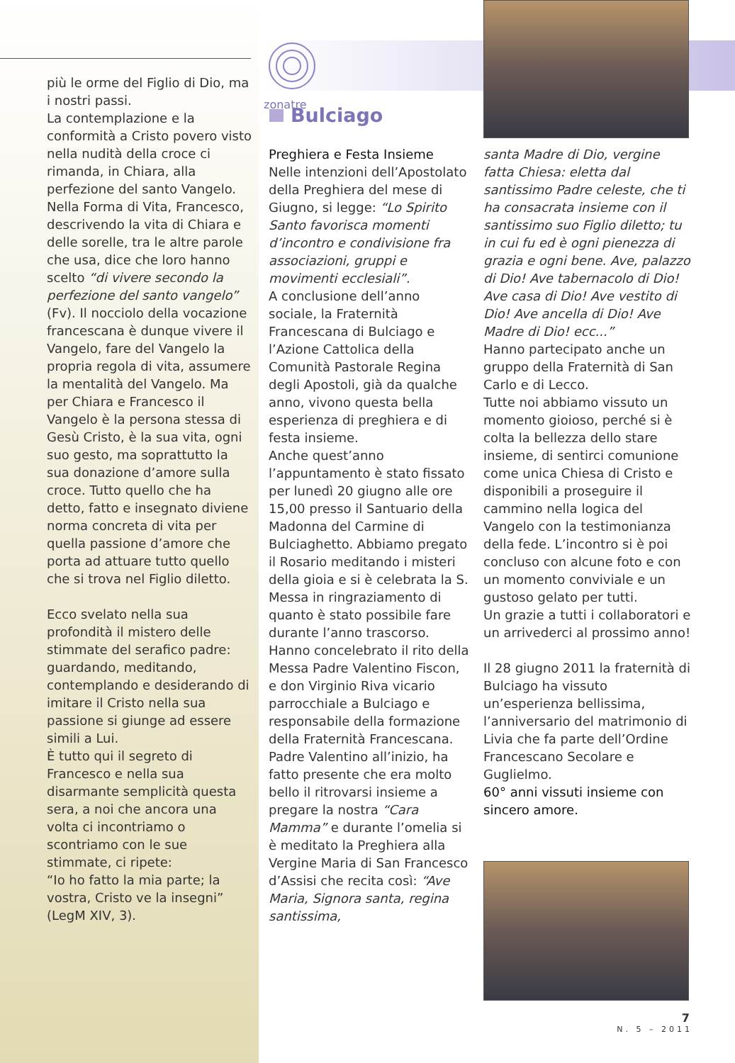zonatre
Bulciago
più le orme del Figlio di Dio, ma i nostri passi.
La contemplazione e la conformità a Cristo povero visto nella nudità della croce ci rimanda, in Chiara, alla perfezione del santo Vangelo. Nella Forma di Vita, Francesco, descrivendo la vita di Chiara e delle sorelle, tra le altre parole che usa, dice che loro hanno scelto “di vivere secondo la perfezione del santo vangelo” (Fv). Il nocciolo della vocazione francescana è dunque vivere il Vangelo, fare del Vangelo la propria regola di vita, assumere la mentalità del Vangelo. Ma per Chiara e Francesco il Vangelo è la persona stessa di Gesù Cristo, è la sua vita, ogni suo gesto, ma soprattutto la sua donazione d’amore sulla croce. Tutto quello che ha detto, fatto e insegnato diviene norma concreta di vita per quella passione d’amore che porta ad attuare tutto quello che si trova nel Figlio diletto.
Ecco svelato nella sua profondità il mistero delle stimmate del serafico padre: guardando, meditando, contemplando e desiderando di imitare il Cristo nella sua passione si giunge ad essere simili a Lui.
È tutto qui il segreto di Francesco e nella sua disarmante semplicità questa sera, a noi che ancora una volta ci incontriamo o scontriamo con le sue stimmate, ci ripete:
“Io ho fatto la mia parte; la vostra, Cristo ve la insegni” (LegM XIV, 3).
Preghiera e Festa Insieme
Nelle intenzioni dell’Apostolato della Preghiera del mese di Giugno, si legge: “Lo Spirito Santo favorisca momenti d’incontro e condivisione fra associazioni, gruppi e movimenti ecclesiali”.
A conclusione dell’anno sociale, la Fraternità Francescana di Bulciago e l’Azione Cattolica della Comunità Pastorale Regina degli Apostoli, già da qualche anno, vivono questa bella esperienza di preghiera e di festa insieme.
Anche quest’anno l’appuntamento è stato fissato per lunedì 20 giugno alle ore 15,00 presso il Santuario della Madonna del Carmine di Bulciaghetto. Abbiamo pregato il Rosario meditando i misteri della gioia e si è celebrata la S. Messa in ringraziamento di quanto è stato possibile fare durante l’anno trascorso. Hanno concelebrato il rito della Messa Padre Valentino Fiscon, e don Virginio Riva vicario parrocchiale a Bulciago e responsabile della formazione della Fraternità Francescana.
Padre Valentino all’inizio, ha fatto presente che era molto bello il ritrovarsi insieme a pregare la nostra “Cara Mamma” e durante l’omelia si è meditato la Preghiera alla Vergine Maria di San Francesco d’Assisi che recita così: “Ave Maria, Signora santa, regina santissima,
santa Madre di Dio, vergine fatta Chiesa: eletta dal santissimo Padre celeste, che ti ha consacrata insieme con il santissimo suo Figlio diletto; tu in cui fu ed è ogni pienezza di grazia e ogni bene. Ave, palazzo di Dio! Ave tabernacolo di Dio! Ave casa di Dio! Ave vestito di Dio! Ave ancella di Dio! Ave Madre di Dio! ecc...”
Hanno partecipato anche un gruppo della Fraternità di San Carlo e di Lecco.
Tutte noi abbiamo vissuto un momento gioioso, perché si è colta la bellezza dello stare insieme, di sentirci comunione come unica Chiesa di Cristo e disponibili a proseguire il cammino nella logica del Vangelo con la testimonianza della fede. L’incontro si è poi concluso con alcune foto e con un momento conviviale e un gustoso gelato per tutti.
Un grazie a tutti i collaboratori e un arrivederci al prossimo anno!
Il 28 giugno 2011 la fraternità di Bulciago ha vissuto un’esperienza bellissima, l’anniversario del matrimonio di Livia che fa parte dell’Ordine Francescano Secolare e Guglielmo.
60° anni vissuti insieme con sincero amore.
7
N. 5 – 2011